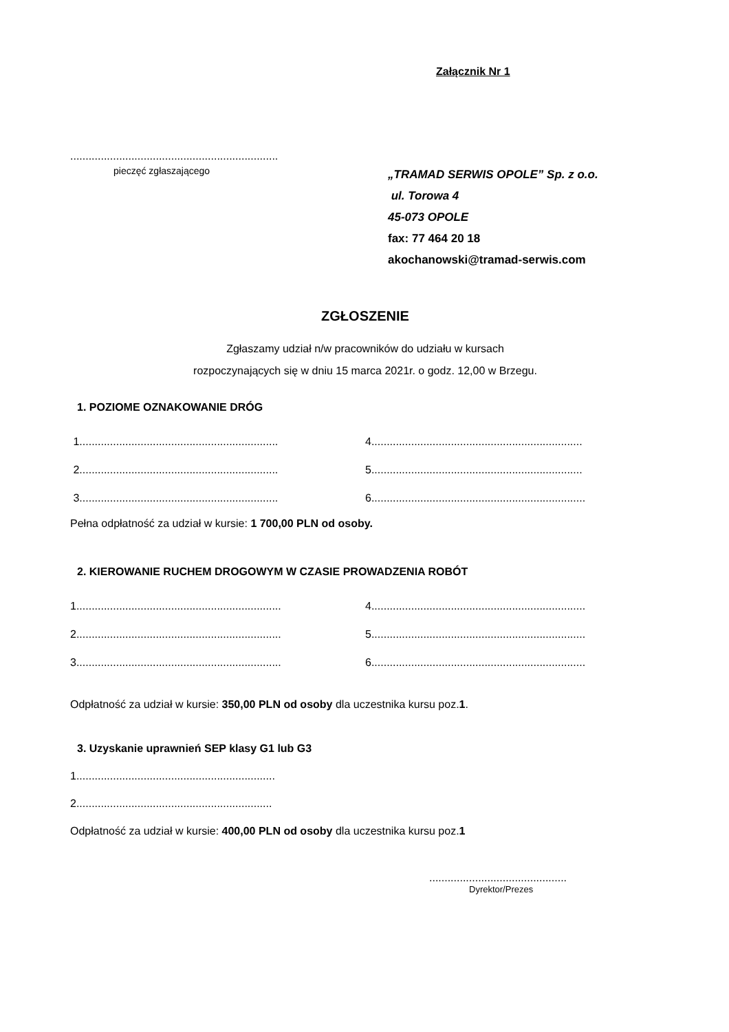Załącznik Nr 1
....................................................................
pieczęć zgłaszającego
„TRAMAD SERWIS OPOLE” Sp. z o.o.
ul. Torowa 4
45-073 OPOLE
fax: 77 464 20 18
akochanowski@tramad-serwis.com
ZGŁOSZENIE
Zgłaszamy udział n/w pracowników do udziału w kursach
rozpoczynających się w dniu 15 marca 2021r. o godz. 12,00 w Brzegu.
1. POZIOME OZNAKOWANIE DRÓG
1.................................................................
4.....................................................................
2.................................................................
5.....................................................................
3.................................................................
6......................................................................
Pełna odpłatność za udział w kursie: 1 700,00 PLN od osoby.
2. KIEROWANIE RUCHEM DROGOWYM W CZASIE PROWADZENIA ROBÓT
1...................................................................
4......................................................................
2...................................................................
5......................................................................
3...................................................................
6......................................................................
Odpłatność za udział w kursie: 350,00 PLN od osoby dla uczestnika kursu poz.1.
3. Uzyskanie uprawnień SEP klasy G1 lub G3
1.................................................................
2................................................................
Odpłatność za udział w kursie: 400,00 PLN od osoby dla uczestnika kursu poz.1
.............................................
Dyrektor/Prezes